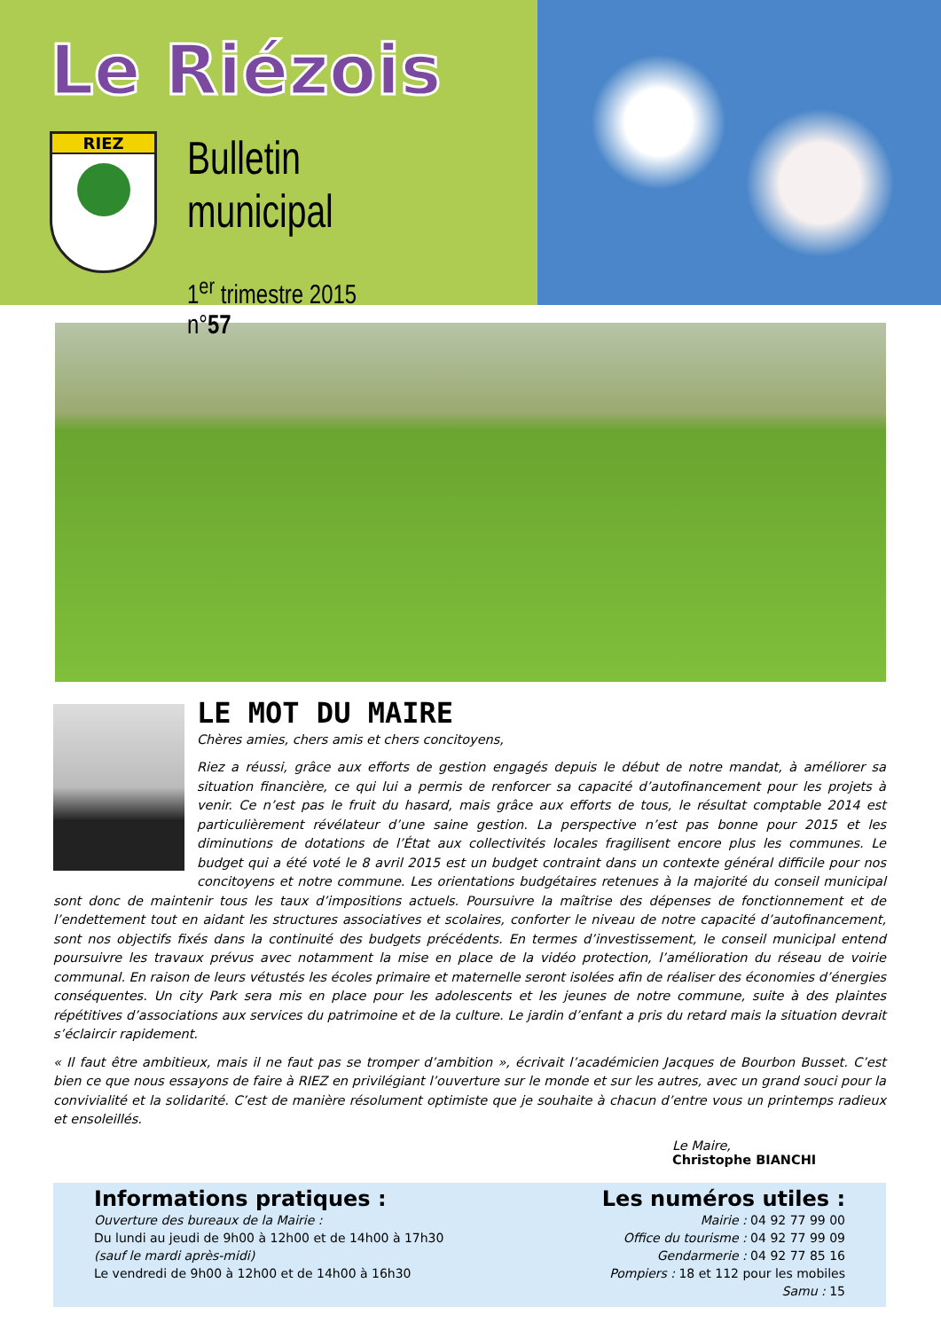Le Riézois
RIEZ
Bulletin municipal
1<sup>er</sup> trimestre 2015 n°57
LE MOT DU MAIRE
Chères amies, chers amis et chers concitoyens,
Riez a réussi, grâce aux efforts de gestion engagés depuis le début de notre mandat, à améliorer sa situation financière, ce qui lui a permis de renforcer sa capacité d’autofinancement pour les projets à venir. Ce n’est pas le fruit du hasard, mais grâce aux efforts de tous, le résultat comptable 2014 est particulièrement révélateur d’une saine gestion. La perspective n’est pas bonne pour 2015 et les diminutions de dotations de l’État aux collectivités locales fragilisent encore plus les communes. Le budget qui a été voté le 8 avril 2015 est un budget contraint dans un contexte général difficile pour nos concitoyens et notre commune. Les orientations budgétaires retenues à la majorité du conseil municipal sont donc de maintenir tous les taux d’impositions actuels. Poursuivre la maîtrise des dépenses de fonctionnement et de l’endettement tout en aidant les structures associatives et scolaires, conforter le niveau de notre capacité d’autofinancement, sont nos objectifs fixés dans la continuité des budgets précédents. En termes d’investissement, le conseil municipal entend poursuivre les travaux prévus avec notamment la mise en place de la vidéo protection, l’amélioration du réseau de voirie communal. En raison de leurs vétustés les écoles primaire et maternelle seront isolées afin de réaliser des économies d’énergies conséquentes. Un city Park sera mis en place pour les adolescents et les jeunes de notre commune, suite à des plaintes répétitives d’associations aux services du patrimoine et de la culture. Le jardin d’enfant a pris du retard mais la situation devrait s’éclaircir rapidement.
« Il faut être ambitieux, mais il ne faut pas se tromper d’ambition », écrivait l’académicien Jacques de Bourbon Busset. C’est bien ce que nous essayons de faire à RIEZ en privilégiant l’ouverture sur le monde et sur les autres, avec un grand souci pour la convivialité et la solidarité. C’est de manière résolument optimiste que je souhaite à chacun d’entre vous un printemps radieux et ensoleillés.
Le Maire,
Christophe BIANCHI
Informations pratiques :
Ouverture des bureaux de la Mairie :
Du lundi au jeudi de 9h00 à 12h00 et de 14h00 à 17h30
(sauf le mardi après-midi)
Le vendredi de 9h00 à 12h00 et de 14h00 à 16h30
Les numéros utiles :
Mairie : 04 92 77 99 00
Office du tourisme : 04 92 77 99 09
Gendarmerie : 04 92 77 85 16
Pompiers : 18 et 112 pour les mobiles
Samu : 15